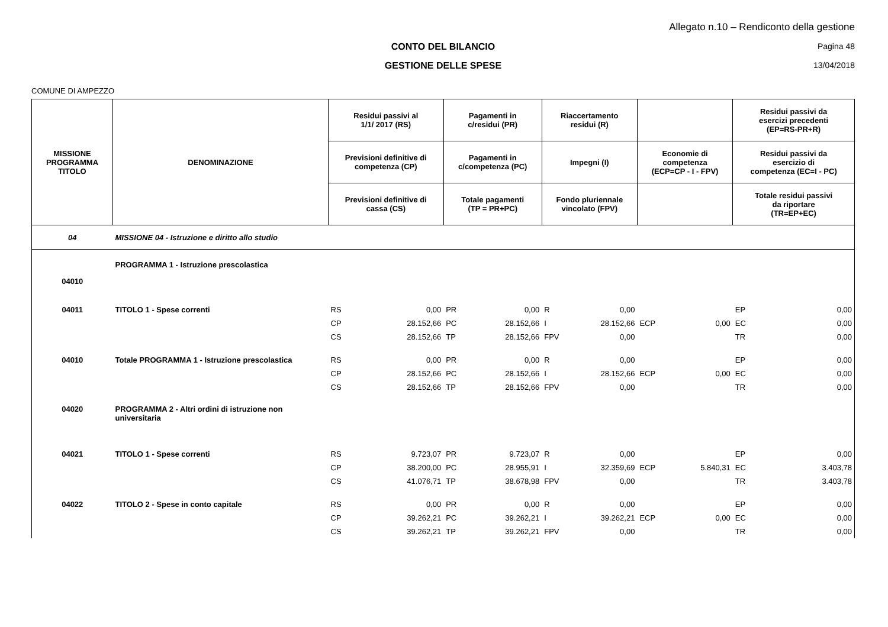Allegato n.10 – Rendiconto della gestione
CONTO DEL BILANCIO Pagina 48
GESTIONE DELLE SPESE 13/04/2018
COMUNE DI AMPEZZO
| MISSIONE PROGRAMMA TITOLO | DENOMINAZIONE | Residui passivi al 1/1/ 2017 (RS) | | Pagamenti in c/residui (PR) | | Riaccertamento residui (R) | | | | Residui passivi da esercizi precedenti (EP=RS-PR+R) | |
| --- | --- | --- | --- | --- | --- | --- | --- | --- | --- | --- | --- |
| | | Previsioni definitive di competenza (CP) | | Pagamenti in c/competenza (PC) | | Impegni (I) | | Economie di competenza (ECP=CP - I - FPV) | | Residui passivi da esercizio di competenza (EC=I - PC) | |
| | | Previsioni definitive di cassa (CS) | | Totale pagamenti (TP = PR+PC) | | Fondo pluriennale vincolato (FPV) | | | | Totale residui passivi da riportare (TR=EP+EC) | |
| 04 | MISSIONE 04 - Istruzione e diritto allo studio | | | | | | | | | | |
| 04010 | PROGRAMMA 1 - Istruzione prescolastica | | | | | | | | | | |
| 04011 | TITOLO 1 - Spese correnti | RS | 0,00 | PR | 0,00 | R | 0,00 | | | EP | 0,00 |
| | | CP | 28.152,66 | PC | 28.152,66 | I | 28.152,66 | ECP | 0,00 | EC | 0,00 |
| | | CS | 28.152,66 | TP | 28.152,66 | FPV | 0,00 | | | TR | 0,00 |
| 04010 | Totale PROGRAMMA 1 - Istruzione prescolastica | RS | 0,00 | PR | 0,00 | R | 0,00 | | | EP | 0,00 |
| | | CP | 28.152,66 | PC | 28.152,66 | I | 28.152,66 | ECP | 0,00 | EC | 0,00 |
| | | CS | 28.152,66 | TP | 28.152,66 | FPV | 0,00 | | | TR | 0,00 |
| 04020 | PROGRAMMA 2 - Altri ordini di istruzione non universitaria | | | | | | | | | | |
| 04021 | TITOLO 1 - Spese correnti | RS | 9.723,07 | PR | 9.723,07 | R | 0,00 | | | EP | 0,00 |
| | | CP | 38.200,00 | PC | 28.955,91 | I | 32.359,69 | ECP | 5.840,31 | EC | 3.403,78 |
| | | CS | 41.076,71 | TP | 38.678,98 | FPV | 0,00 | | | TR | 3.403,78 |
| 04022 | TITOLO 2 - Spese in conto capitale | RS | 0,00 | PR | 0,00 | R | 0,00 | | | EP | 0,00 |
| | | CP | 39.262,21 | PC | 39.262,21 | I | 39.262,21 | ECP | 0,00 | EC | 0,00 |
| | | CS | 39.262,21 | TP | 39.262,21 | FPV | 0,00 | | | TR | 0,00 |